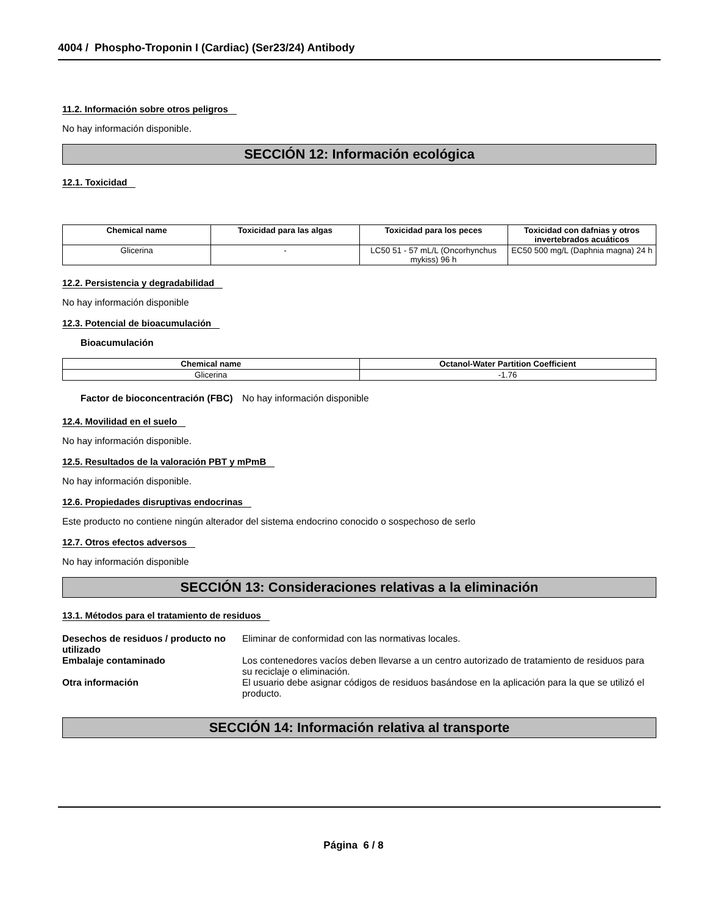4004 / Phospho-Troponin I (Cardiac) (Ser23/24) Antibody
11.2. Información sobre otros peligros
No hay información disponible.
SECCIÓN 12: Información ecológica
12.1. Toxicidad
| Chemical name | Toxicidad para las algas | Toxicidad para los peces | Toxicidad con dafnias y otros invertebrados acuáticos |
| --- | --- | --- | --- |
| Glicerina | - | LC50 51 - 57 mL/L (Oncorhynchus mykiss) 96 h | EC50 500 mg/L (Daphnia magna) 24 h |
12.2. Persistencia y degradabilidad
No hay información disponible
12.3. Potencial de bioacumulación
Bioacumulación
| Chemical name | Octanol-Water Partition Coefficient |
| --- | --- |
| Glicerina | -1.76 |
Factor de bioconcentración (FBC)
No hay información disponible
12.4. Movilidad en el suelo
No hay información disponible.
12.5. Resultados de la valoración PBT y mPmB
No hay información disponible.
12.6. Propiedades disruptivas endocrinas
Este producto no contiene ningún alterador del sistema endocrino conocido o sospechoso de serlo
12.7. Otros efectos adversos
No hay información disponible
SECCIÓN 13: Consideraciones relativas a la eliminación
13.1. Métodos para el tratamiento de residuos
Desechos de residuos / producto no utilizado
Eliminar de conformidad con las normativas locales.
Embalaje contaminado Los contenedores vacíos deben llevarse a un centro autorizado de tratamiento de residuos para su reciclaje o eliminación.
Otra información El usuario debe asignar códigos de residuos basándose en la aplicación para la que se utilizó el producto.
SECCIÓN 14: Información relativa al transporte
Página 6 / 8